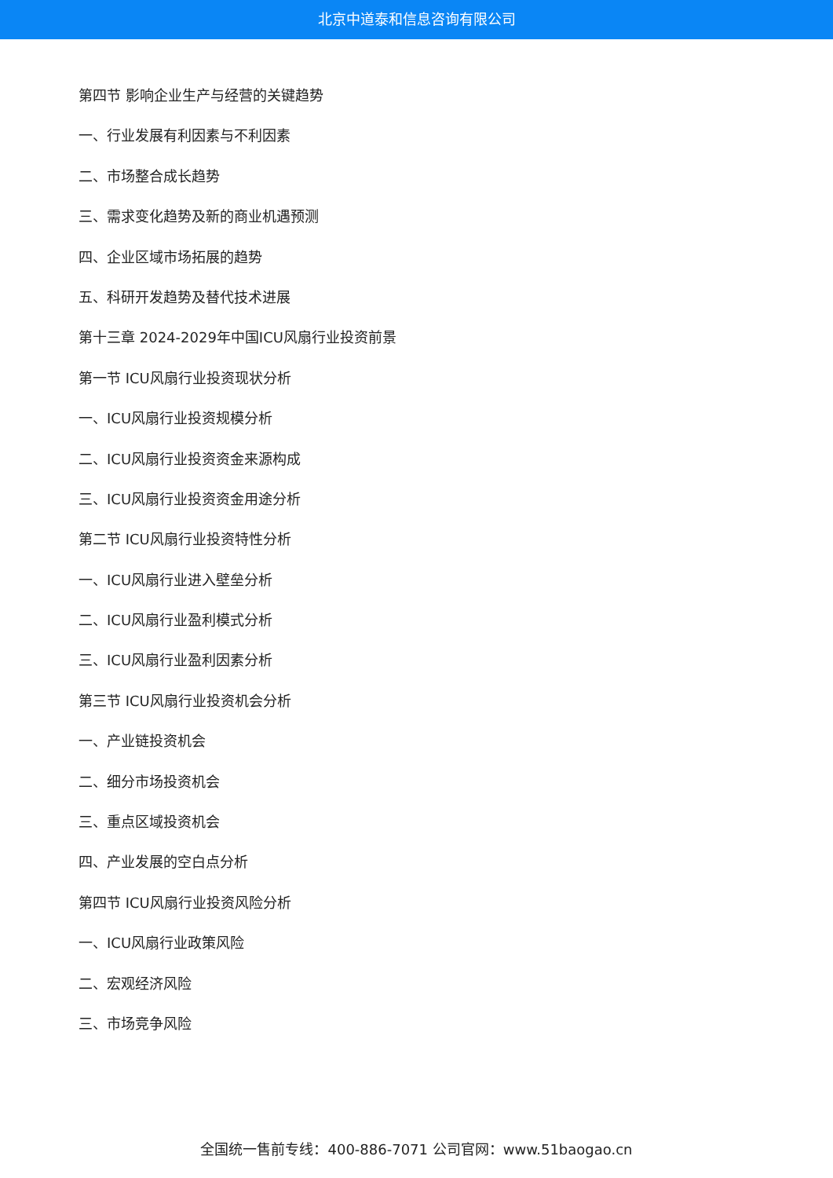北京中道泰和信息咨询有限公司
第四节 影响企业生产与经营的关键趋势
一、行业发展有利因素与不利因素
二、市场整合成长趋势
三、需求变化趋势及新的商业机遇预测
四、企业区域市场拓展的趋势
五、科研开发趋势及替代技术进展
第十三章 2024-2029年中国ICU风扇行业投资前景
第一节 ICU风扇行业投资现状分析
一、ICU风扇行业投资规模分析
二、ICU风扇行业投资资金来源构成
三、ICU风扇行业投资资金用途分析
第二节 ICU风扇行业投资特性分析
一、ICU风扇行业进入壁垒分析
二、ICU风扇行业盈利模式分析
三、ICU风扇行业盈利因素分析
第三节 ICU风扇行业投资机会分析
一、产业链投资机会
二、细分市场投资机会
三、重点区域投资机会
四、产业发展的空白点分析
第四节 ICU风扇行业投资风险分析
一、ICU风扇行业政策风险
二、宏观经济风险
三、市场竞争风险
全国统一售前专线：400-886-7071 公司官网：www.51baogao.cn